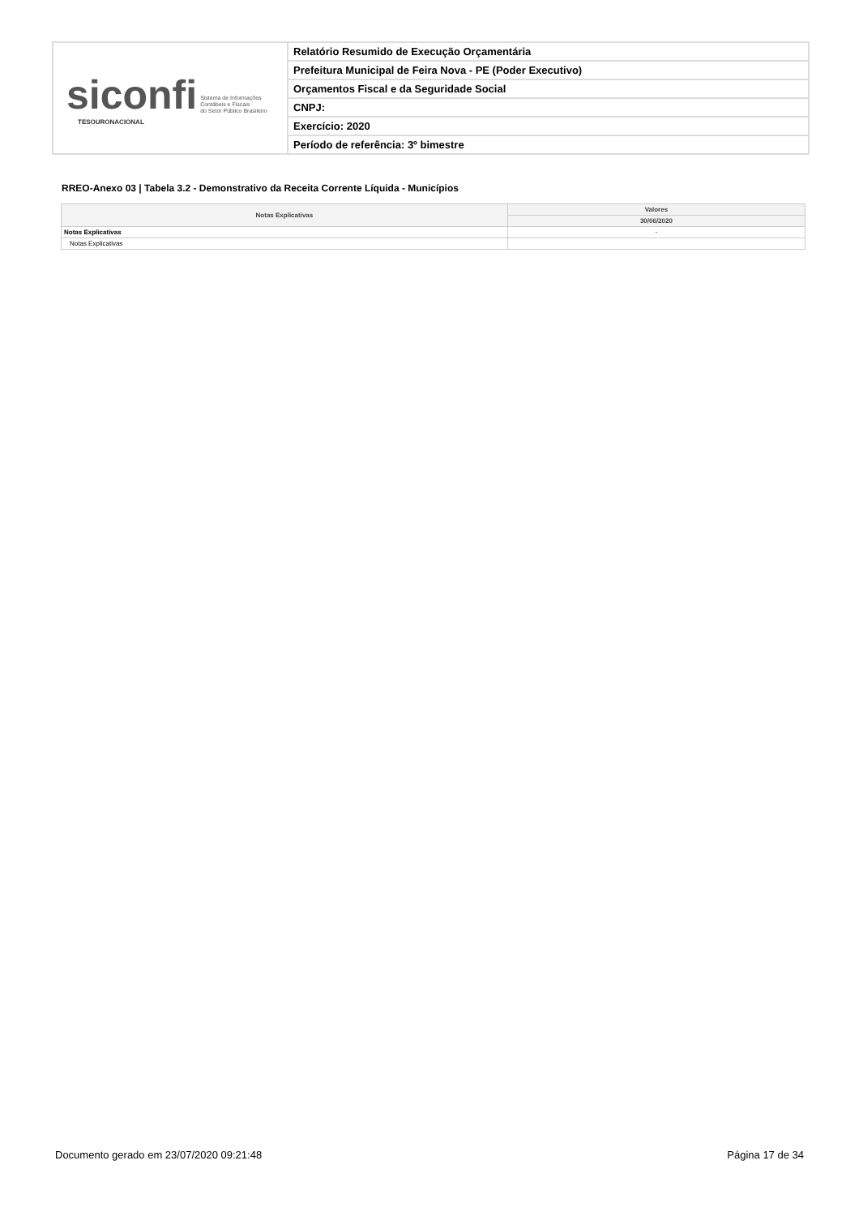siconfi Sistema de Informações
Contábeis e Fiscais
do Setor Público Brasileiro
TESOURONACIONAL
Relatório Resumido de Execução Orçamentária
Prefeitura Municipal de Feira Nova - PE (Poder Executivo)
Orçamentos Fiscal e da Seguridade Social
CNPJ:
Exercício: 2020
Período de referência: 3º bimestre
RREO-Anexo 03 | Tabela 3.2 - Demonstrativo da Receita Corrente Líquida - Municípios
| Notas Explicativas | Valores |
| --- | --- |
| | 30/06/2020 |
| Notas Explicativas | - |
| Notas Explicativas | |
Documento gerado em 23/07/2020 09:21:48 Página 17 de 34